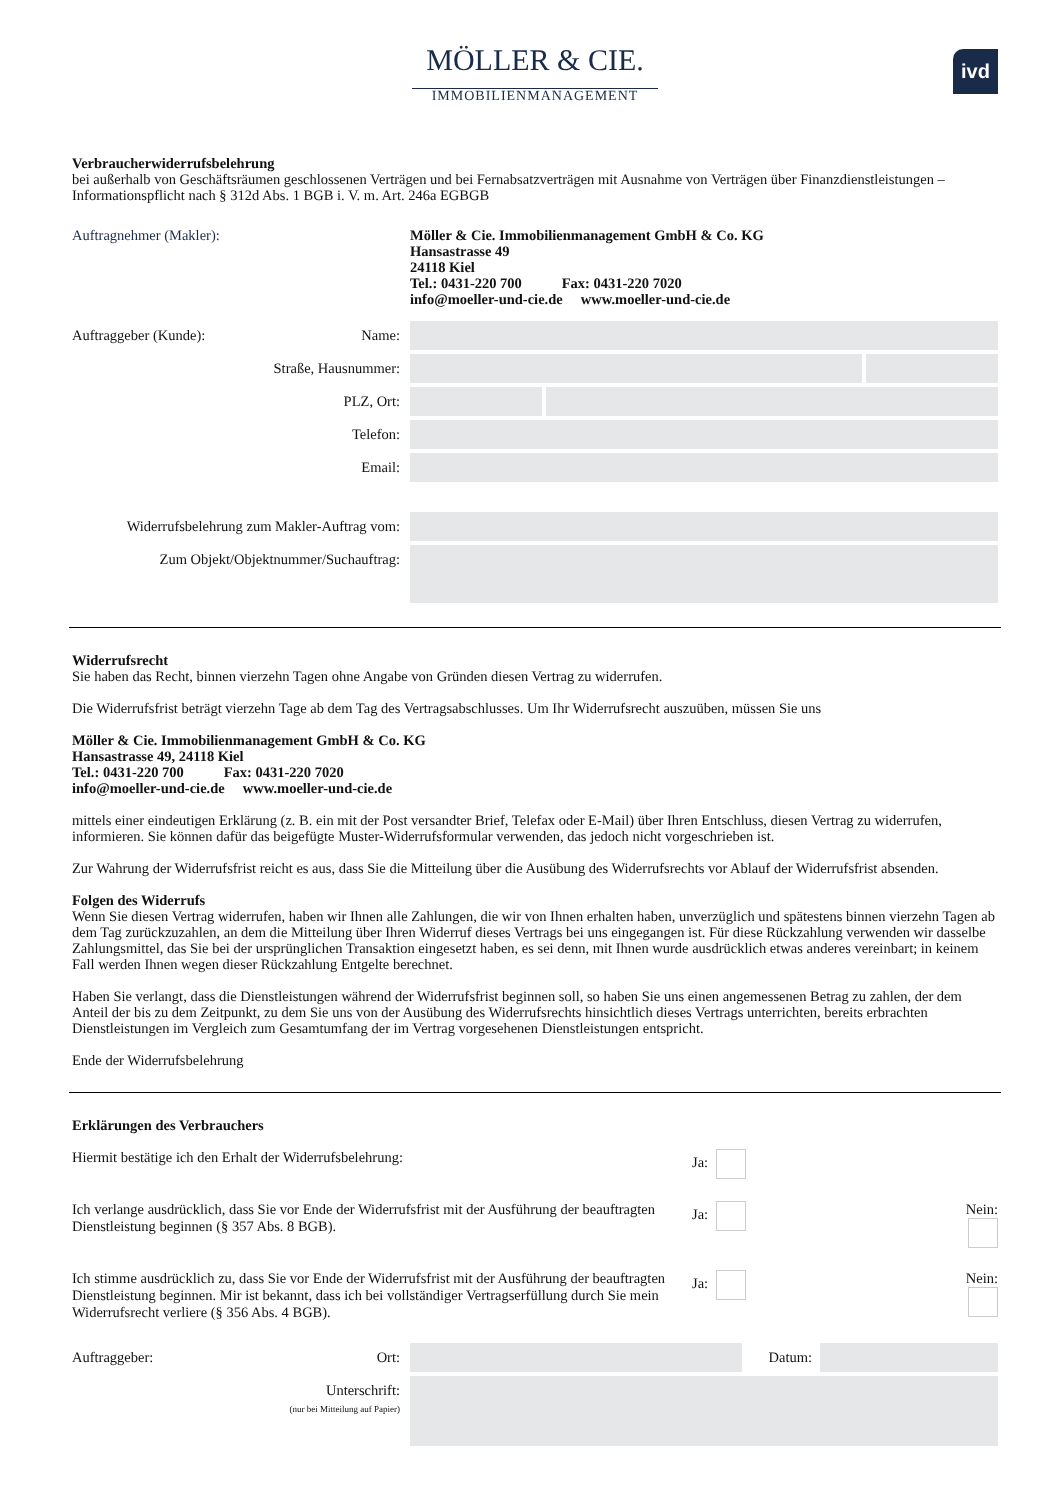MÖLLER & CIE.
IMMOBILIENMANAGEMENT
ivd
Verbraucherwiderrufsbelehrung
bei außerhalb von Geschäftsräumen geschlossenen Verträgen und bei Fernabsatzverträgen mit Ausnahme von Verträgen über Finanzdienstleistungen – Informationspflicht nach § 312d Abs. 1 BGB i. V. m. Art. 246a EGBGB
Auftragnehmer (Makler):
Möller & Cie. Immobilienmanagement GmbH & Co. KG
Hansastrasse 49
24118 Kiel
Tel.: 0431-220 700 Fax: 0431-220 7020
info@moeller-und-cie.de www.moeller-und-cie.de
Auftraggeber (Kunde): Name:
Straße, Hausnummer:
PLZ, Ort:
Telefon:
Email:
Widerrufsbelehrung zum Makler-Auftrag vom:
Zum Objekt/Objektnummer/Suchauftrag:
Widerrufsrecht
Sie haben das Recht, binnen vierzehn Tagen ohne Angabe von Gründen diesen Vertrag zu widerrufen.
Die Widerrufsfrist beträgt vierzehn Tage ab dem Tag des Vertragsabschlusses. Um Ihr Widerrufsrecht auszuüben, müssen Sie uns
Möller & Cie. Immobilienmanagement GmbH & Co. KG
Hansastrasse 49, 24118 Kiel
Tel.: 0431-220 700 Fax: 0431-220 7020
info@moeller-und-cie.de www.moeller-und-cie.de
mittels einer eindeutigen Erklärung (z. B. ein mit der Post versandter Brief, Telefax oder E-Mail) über Ihren Entschluss, diesen Vertrag zu widerrufen, informieren. Sie können dafür das beigefügte Muster-Widerrufsformular verwenden, das jedoch nicht vorgeschrieben ist.
Zur Wahrung der Widerrufsfrist reicht es aus, dass Sie die Mitteilung über die Ausübung des Widerrufsrechts vor Ablauf der Widerrufsfrist absenden.
Folgen des Widerrufs
Wenn Sie diesen Vertrag widerrufen, haben wir Ihnen alle Zahlungen, die wir von Ihnen erhalten haben, unverzüglich und spätestens binnen vierzehn Tagen ab dem Tag zurückzuzahlen, an dem die Mitteilung über Ihren Widerruf dieses Vertrags bei uns eingegangen ist. Für diese Rückzahlung verwenden wir dasselbe Zahlungsmittel, das Sie bei der ursprünglichen Transaktion eingesetzt haben, es sei denn, mit Ihnen wurde ausdrücklich etwas anderes vereinbart; in keinem Fall werden Ihnen wegen dieser Rückzahlung Entgelte berechnet.
Haben Sie verlangt, dass die Dienstleistungen während der Widerrufsfrist beginnen soll, so haben Sie uns einen angemessenen Betrag zu zahlen, der dem Anteil der bis zu dem Zeitpunkt, zu dem Sie uns von der Ausübung des Widerrufsrechts hinsichtlich dieses Vertrags unterrichten, bereits erbrachten Dienstleistungen im Vergleich zum Gesamtumfang der im Vertrag vorgesehenen Dienstleistungen entspricht.
Ende der Widerrufsbelehrung
Erklärungen des Verbrauchers
Hiermit bestätige ich den Erhalt der Widerrufsbelehrung: Ja:
Ich verlange ausdrücklich, dass Sie vor Ende der Widerrufsfrist mit der Ausführung der beauftragten Dienstleistung beginnen (§ 357 Abs. 8 BGB).
Ja: Nein:
Ich stimme ausdrücklich zu, dass Sie vor Ende der Widerrufsfrist mit der Ausführung der beauftragten Dienstleistung beginnen. Mir ist bekannt, dass ich bei vollständiger Vertragserfüllung durch Sie mein Widerrufsrecht verliere (§ 356 Abs. 4 BGB).
Ja: Nein:
Auftraggeber: Ort: Datum:
Unterschrift:
(nur bei Mitteilung auf Papier)